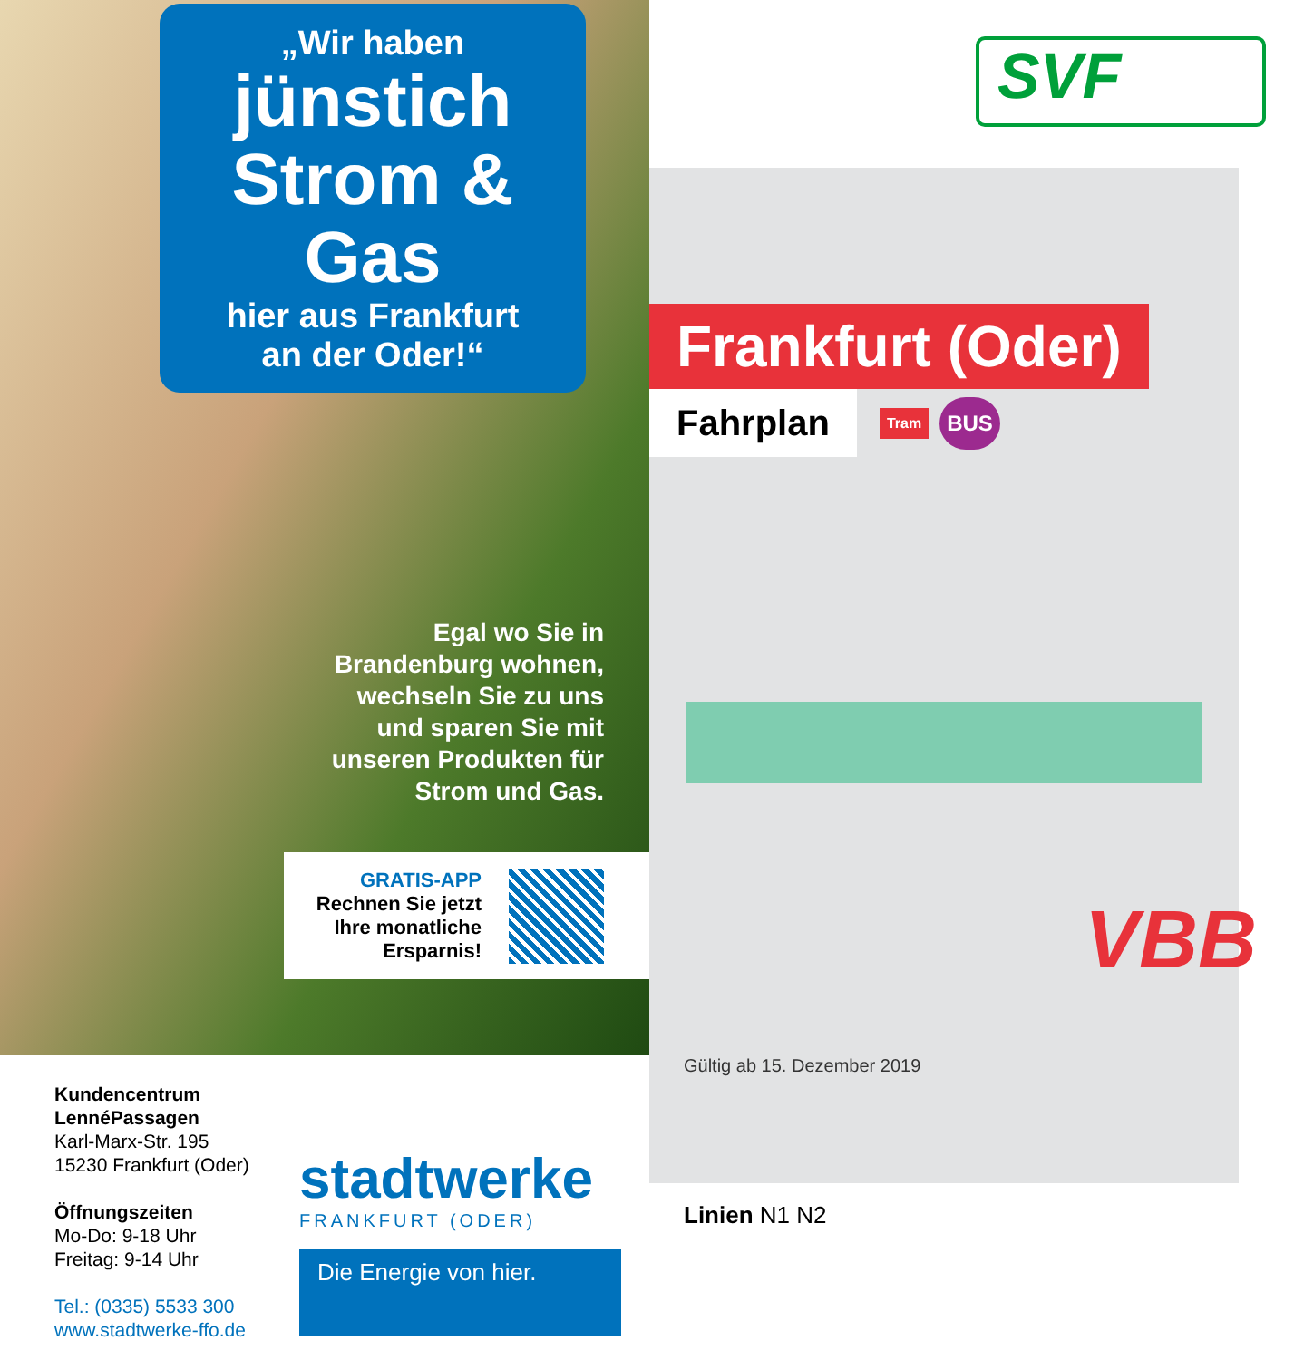„Wir haben
jünstich
Strom & Gas
hier aus Frankfurt
an der Oder!“
Egal wo Sie in
Brandenburg wohnen,
wechseln Sie zu uns
und sparen Sie mit
unseren Produkten für
Strom und Gas.
GRATIS-APP
Rechnen Sie jetzt
Ihre monatliche
Ersparnis!
Kundencentrum
LennéPassagen
Karl-Marx-Str. 195
15230 Frankfurt (Oder)
Öffnungszeiten
Mo-Do: 9-18 Uhr
Freitag: 9-14 Uhr
Tel.: (0335) 5533 300
www.stadtwerke-ffo.de
stadtwerke
FRANKFURT (ODER)
Die Energie von hier.
SVF
Frankfurt (Oder)
Fahrplan
Tram BUS
Gültig ab 15. Dezember 2019
VBB
Linien N1 N2